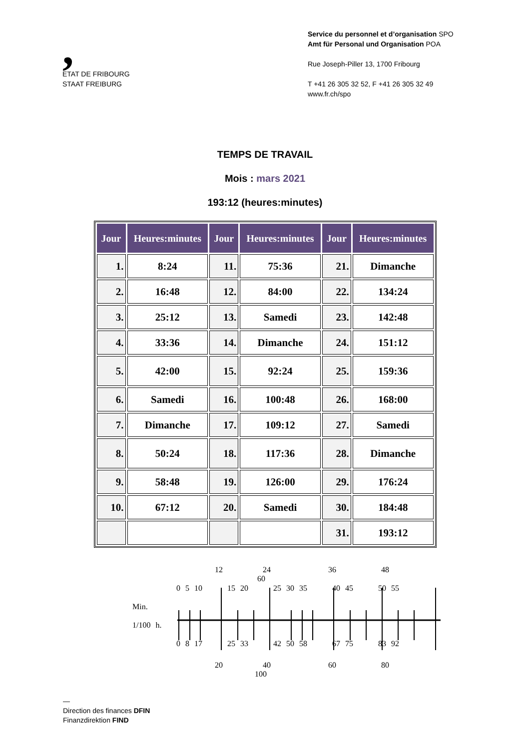,
ETAT DE FRIBOURG
STAAT FREIBURG
Service du personnel et d’organisation SPO
Amt für Personal und Organisation POA
Rue Joseph-Piller 13, 1700 Fribourg
T +41 26 305 32 52, F +41 26 305 32 49
www.fr.ch/spo
TEMPS DE TRAVAIL
Mois : mars 2021
193:12 (heures:minutes)
| Jour | Heures:minutes | Jour | Heures:minutes | Jour | Heures:minutes |
| --- | --- | --- | --- | --- | --- |
| 1. | 8:24 | 11. | 75:36 | 21. | Dimanche |
| 2. | 16:48 | 12. | 84:00 | 22. | 134:24 |
| 3. | 25:12 | 13. | Samedi | 23. | 142:48 |
| 4. | 33:36 | 14. | Dimanche | 24. | 151:12 |
| 5. | 42:00 | 15. | 92:24 | 25. | 159:36 |
| 6. | Samedi | 16. | 100:48 | 26. | 168:00 |
| 7. | Dimanche | 17. | 109:12 | 27. | Samedi |
| 8. | 50:24 | 18. | 117:36 | 28. | Dimanche |
| 9. | 58:48 | 19. | 126:00 | 29. | 176:24 |
| 10. | 67:12 | 20. | Samedi | 30. | 184:48 |
| | | | | 31. | 193:12 |
12 24 36 48 60
0 5 10 15 20 25 30 35 40 45 50 55
Min.
1/100 h.
0 8 17 25 33 42 50 58 67 75 83 92
20 40 60 80 100
—
Direction des finances DFIN
Finanzdirektion FIND